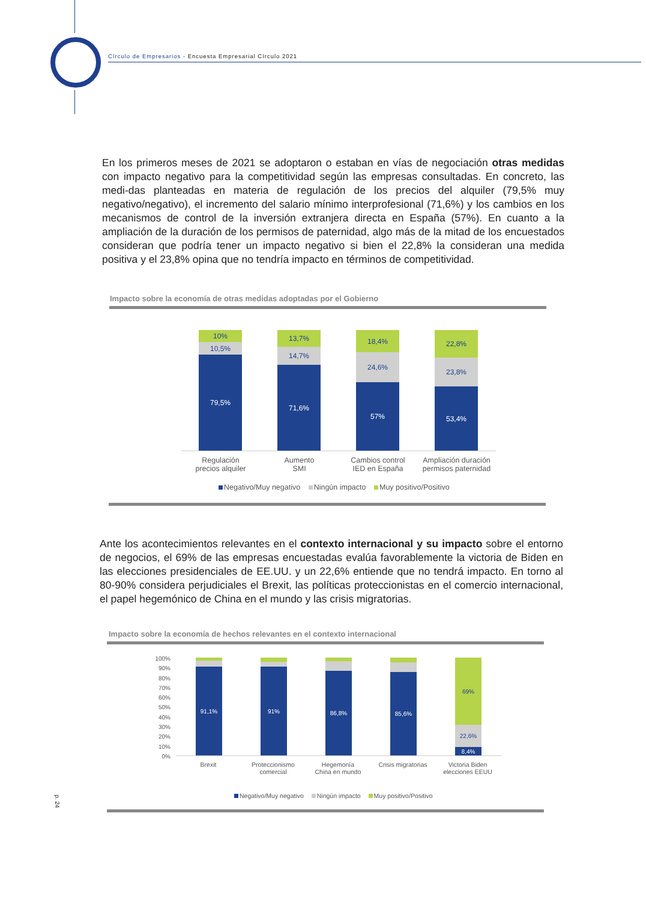Círculo de Empresarios - Encuesta Empresarial Círculo 2021
En los primeros meses de 2021 se adoptaron o estaban en vías de negociación otras medidas con impacto negativo para la competitividad según las empresas consultadas. En concreto, las medi-das planteadas en materia de regulación de los precios del alquiler (79,5% muy negativo/negativo), el incremento del salario mínimo interprofesional (71,6%) y los cambios en los mecanismos de control de la inversión extranjera directa en España (57%). En cuanto a la ampliación de la duración de los permisos de paternidad, algo más de la mitad de los encuestados consideran que podría tener un impacto negativo si bien el 22,8% la consideran una medida positiva y el 23,8% opina que no tendría impacto en términos de competitividad.
Impacto sobre la economía de otras medidas adoptadas por el Gobierno
10%
10,5%
79,5%
13,7%
14,7%
71,6%
18,4%
24,6%
57%
22,8%
23,8%
53,4%
Regulación
precios alquiler
Aumento
SMI
Cambios control
IED en España
Ampliación duración
permisos paternidad
Negativo/Muy negativo Ningún impacto Muy positivo/Positivo
Ante los acontecimientos relevantes en el contexto internacional y su impacto sobre el entorno de negocios, el 69% de las empresas encuestadas evalúa favorablemente la victoria de Biden en las elecciones presidenciales de EE.UU. y un 22,6% entiende que no tendrá impacto. En torno al 80-90% considera perjudiciales el Brexit, las políticas proteccionistas en el comercio internacional, el papel hegemónico de China en el mundo y las crisis migratorias.
Impacto sobre la economía de hechos relevantes en el contexto internacional
100%
90%
80%
70%
60%
50%
40%
30%
20%
10%
0%
91,1%
91%
86,8%
85,6%
69%
22,6%
8,4%
Brexit Proteccionismo
comercial
Hegemonía
China en mundo
Crisis migratorias
Victoria Biden
elecciones EEUU
Negativo/Muy negativo Ningún impacto Muy positivo/Positivo
p. 24